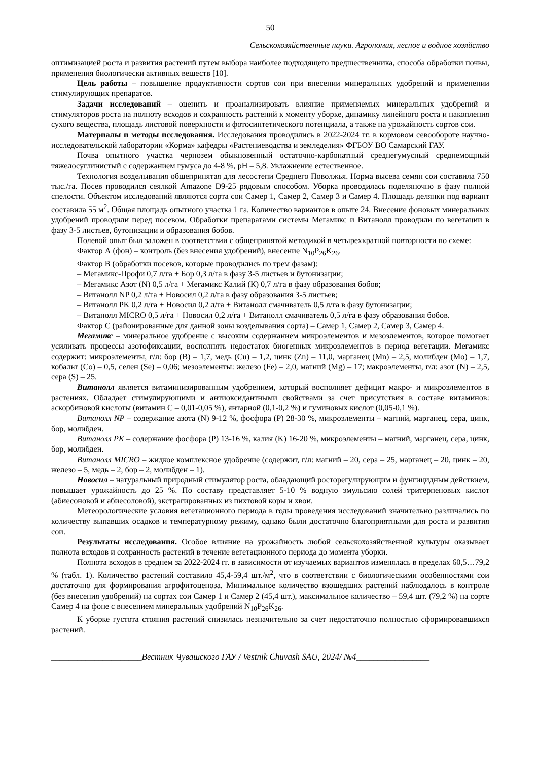50
Сельскохозяйственные науки. Агрономия, лесное и водное хозяйство
оптимизацией роста и развития растений путем выбора наиболее подходящего предшественника, способа обработки почвы, применения биологически активных веществ [10].
Цель работы – повышение продуктивности сортов сои при внесении минеральных удобрений и применении стимулирующих препаратов.
Задачи исследований – оценить и проанализировать влияние применяемых минеральных удобрений и стимуляторов роста на полноту всходов и сохранность растений к моменту уборке, динамику линейного роста и накопления сухого вещества, площадь листовой поверхности и фотосинтетического потенциала, а также на урожайность сортов сои.
Материалы и методы исследования. Исследования проводились в 2022-2024 гг. в кормовом севообороте научно-исследовательской лаборатории «Корма» кафедры «Растениеводства и земледелия» ФГБОУ ВО Самарский ГАУ.
Почва опытного участка чернозем обыкновенный остаточно-карбонатный среднегумусный среднемощный тяжелосуглинистый с содержанием гумуса до 4-8 %, pH – 5,8. Увлажнение естественное.
Технология возделывания общепринятая для лесостепи Среднего Поволжья. Норма высева семян сои составила 750 тыс./га. Посев проводился сеялкой Amazone D9-25 рядовым способом. Уборка проводилась поделяночно в фазу полной спелости. Объектом исследований являются сорта сои Самер 1, Самер 2, Самер 3 и Самер 4. Площадь делянки под вариант составила 55 м<sup>2</sup>. Общая площадь опытного участка 1 га. Количество вариантов в опыте 24. Внесение фоновых минеральных удобрений проводили перед посевом. Обработки препаратами системы Мегамикс и Витанолл проводили по вегетации в фазу 3-5 листьев, бутонизации и образования бобов.
Полевой опыт был заложен в соответствии с общепринятой методикой в четырехкратной повторности по схеме:
Фактор А (фон) – контроль (без внесения удобрений), внесение N<sub>10</sub>P<sub>26</sub>K<sub>26</sub>.
Фактор В (обработки посевов, которые проводились по трем фазам):
– Мегамикс-Профи 0,7 л/га + Бор 0,3 л/га в фазу 3-5 листьев и бутонизации;
– Мегамикс Азот (N) 0,5 л/га + Мегамикс Калий (К) 0,7 л/га в фазу образования бобов;
– Витанолл NP 0,2 л/га + Новосил 0,2 л/га в фазу образования 3-5 листьев;
– Витанолл PK 0,2 л/га + Новосил 0,2 л/га + Витанолл смачиватель 0,5 л/га в фазу бутонизации;
– Витанолл MICRO 0,5 л/га + Новосил 0,2 л/га + Витанолл смачиватель 0,5 л/га в фазу образования бобов.
Фактор С (районированные для данной зоны возделывания сорта) – Самер 1, Самер 2, Самер 3, Самер 4.
Мегамикс – минеральное удобрение с высоким содержанием микроэлементов и мезоэлементов, которое помогает усиливать процессы азотофиксации, восполнять недостаток биогенных микроэлементов в период вегетации. Мегамикс содержит: микроэлементы, г/л: бор (B) – 1,7, медь (Cu) – 1,2, цинк (Zn) – 11,0, марганец (Mn) – 2,5, молибден (Mo) – 1,7, кобальт (Co) – 0,5, селен (Se) – 0,06; мезоэлементы: железо (Fe) – 2,0, магний (Mg) – 17; макроэлементы, г/л: азот (N) – 2,5, сера (S) – 25.
Витанолл является витаминизированным удобрением, который восполняет дефицит макро- и микроэлементов в растениях. Обладает стимулирующими и антиоксидантными свойствами за счет присутствия в составе витаминов: аскорбиновой кислоты (витамин С – 0,01-0,05 %), янтарной (0,1-0,2 %) и гуминовых кислот (0,05-0,1 %).
Витанолл NP – содержание азота (N) 9-12 %, фосфора (P) 28-30 %, микроэлементы – магний, марганец, сера, цинк, бор, молибден.
Витанолл PK – содержание фосфора (P) 13-16 %, калия (K) 16-20 %, микроэлементы – магний, марганец, сера, цинк, бор, молибден.
Витанолл MICRO – жидкое комплексное удобрение (содержит, г/л: магний – 20, сера – 25, марганец – 20, цинк – 20, железо – 5, медь – 2, бор – 2, молибден – 1).
Новосил – натуральный природный стимулятор роста, обладающий росторегулирующим и фунгицидным действием, повышает урожайность до 25 %. По составу представляет 5-10 % водную эмульсию солей тритерпеновых кислот (абиесоновой и абиесоловой), экстрагированных из пихтовой коры и хвои.
Метеорологические условия вегетационного периода в годы проведения исследований значительно различались по количеству выпавших осадков и температурному режиму, однако были достаточно благоприятными для роста и развития сои.
Результаты исследования. Особое влияние на урожайность любой сельскохозяйственной культуры оказывает полнота всходов и сохранность растений в течение вегетационного периода до момента уборки.
Полнота всходов в среднем за 2022-2024 гг. в зависимости от изучаемых вариантов изменялась в пределах 60,5…79,2 % (табл. 1). Количество растений составило 45,4-59,4 шт./м<sup>2</sup>, что в соответствии с биологическими особенностями сои достаточно для формирования агрофитоценоза. Минимальное количество взошедших растений наблюдалось в контроле (без внесения удобрений) на сортах сои Самер 1 и Самер 2 (45,4 шт.), максимальное количество – 59,4 шт. (79,2 %) на сорте Самер 4 на фоне с внесением минеральных удобрений N<sub>10</sub>P<sub>26</sub>K<sub>26</sub>.
К уборке густота стояния растений снизилась незначительно за счет недостаточно полностью сформировавшихся растений.
_____________________Вестник Чувашского ГАУ / Vestnik Chuvash SAU, 2024/ №4_________________